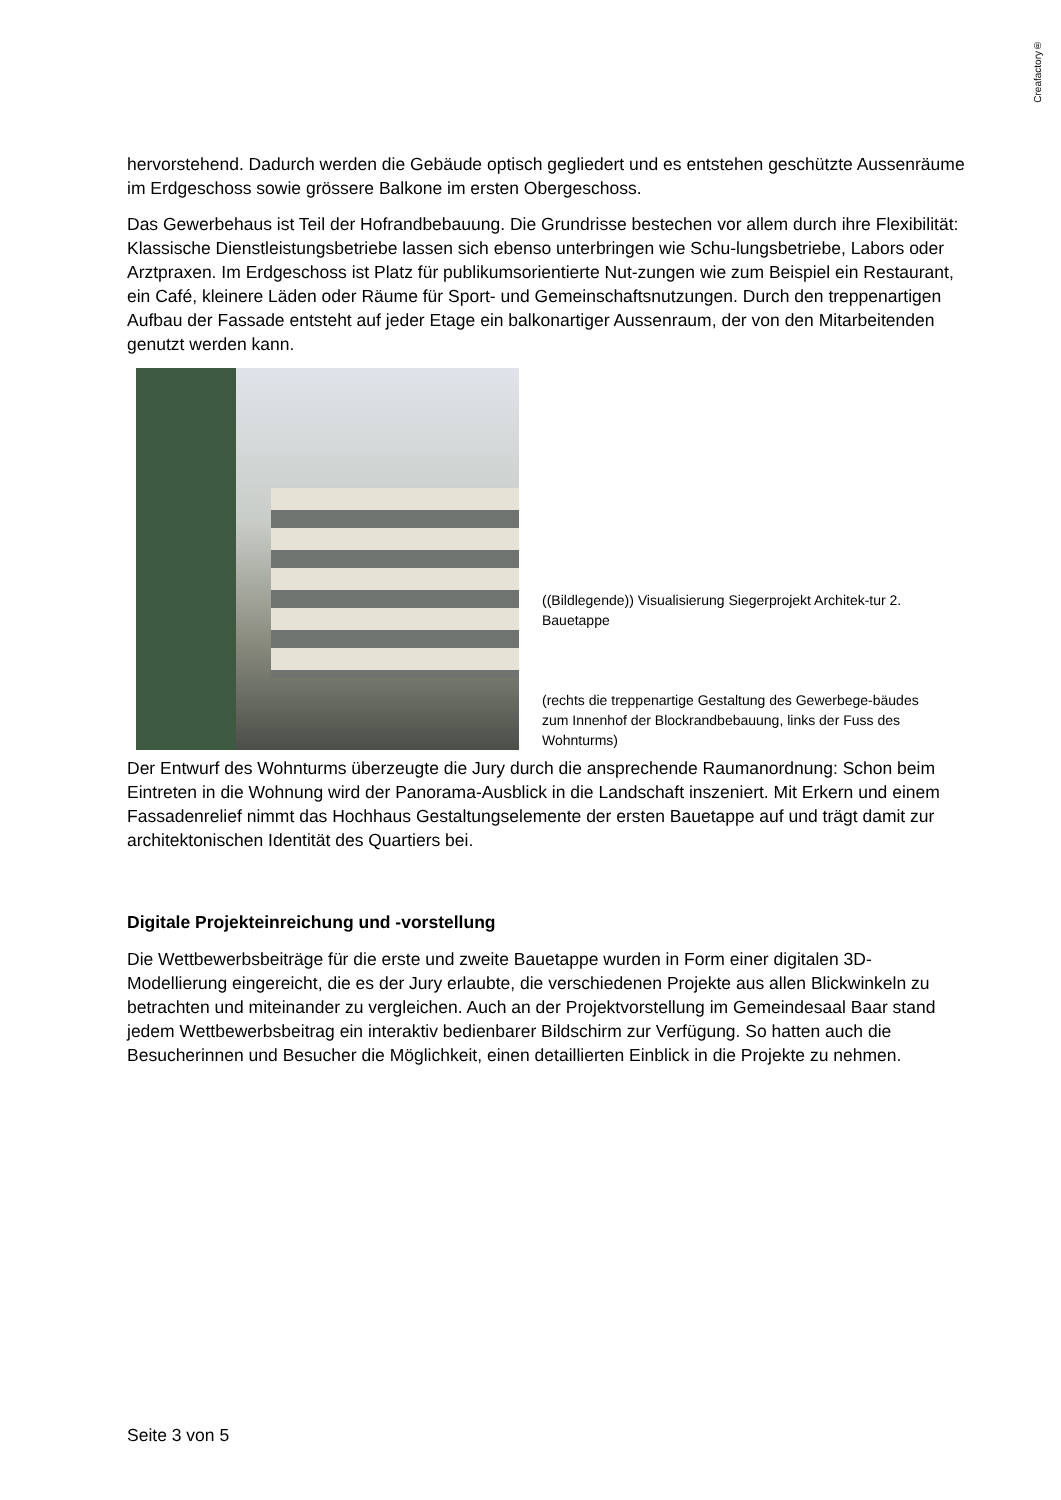Creafactory®
hervorstehend. Dadurch werden die Gebäude optisch gegliedert und es entstehen geschützte Aussenräume im Erdgeschoss sowie grössere Balkone im ersten Obergeschoss.
Das Gewerbehaus ist Teil der Hofrandbebauung. Die Grundrisse bestechen vor allem durch ihre Flexibilität: Klassische Dienstleistungsbetriebe lassen sich ebenso unterbringen wie Schu-lungsbetriebe, Labors oder Arztpraxen. Im Erdgeschoss ist Platz für publikumsorientierte Nut-zungen wie zum Beispiel ein Restaurant, ein Café, kleinere Läden oder Räume für Sport- und Gemeinschaftsnutzungen. Durch den treppenartigen Aufbau der Fassade entsteht auf jeder Etage ein balkonartiger Aussenraum, der von den Mitarbeitenden genutzt werden kann.
((Bildlegende)) Visualisierung Siegerprojekt Architek-tur 2. Bauetappe
(rechts die treppenartige Gestaltung des Gewerbege-bäudes zum Innenhof der Blockrandbebauung, links der Fuss des Wohnturms)
Der Entwurf des Wohnturms überzeugte die Jury durch die ansprechende Raumanordnung: Schon beim Eintreten in die Wohnung wird der Panorama-Ausblick in die Landschaft inszeniert. Mit Erkern und einem Fassadenrelief nimmt das Hochhaus Gestaltungselemente der ersten Bauetappe auf und trägt damit zur architektonischen Identität des Quartiers bei.
Digitale Projekteinreichung und -vorstellung
Die Wettbewerbsbeiträge für die erste und zweite Bauetappe wurden in Form einer digitalen 3D-Modellierung eingereicht, die es der Jury erlaubte, die verschiedenen Projekte aus allen Blickwinkeln zu betrachten und miteinander zu vergleichen. Auch an der Projektvorstellung im Gemeindesaal Baar stand jedem Wettbewerbsbeitrag ein interaktiv bedienbarer Bildschirm zur Verfügung. So hatten auch die Besucherinnen und Besucher die Möglichkeit, einen detaillierten Einblick in die Projekte zu nehmen.
Seite 3 von 5